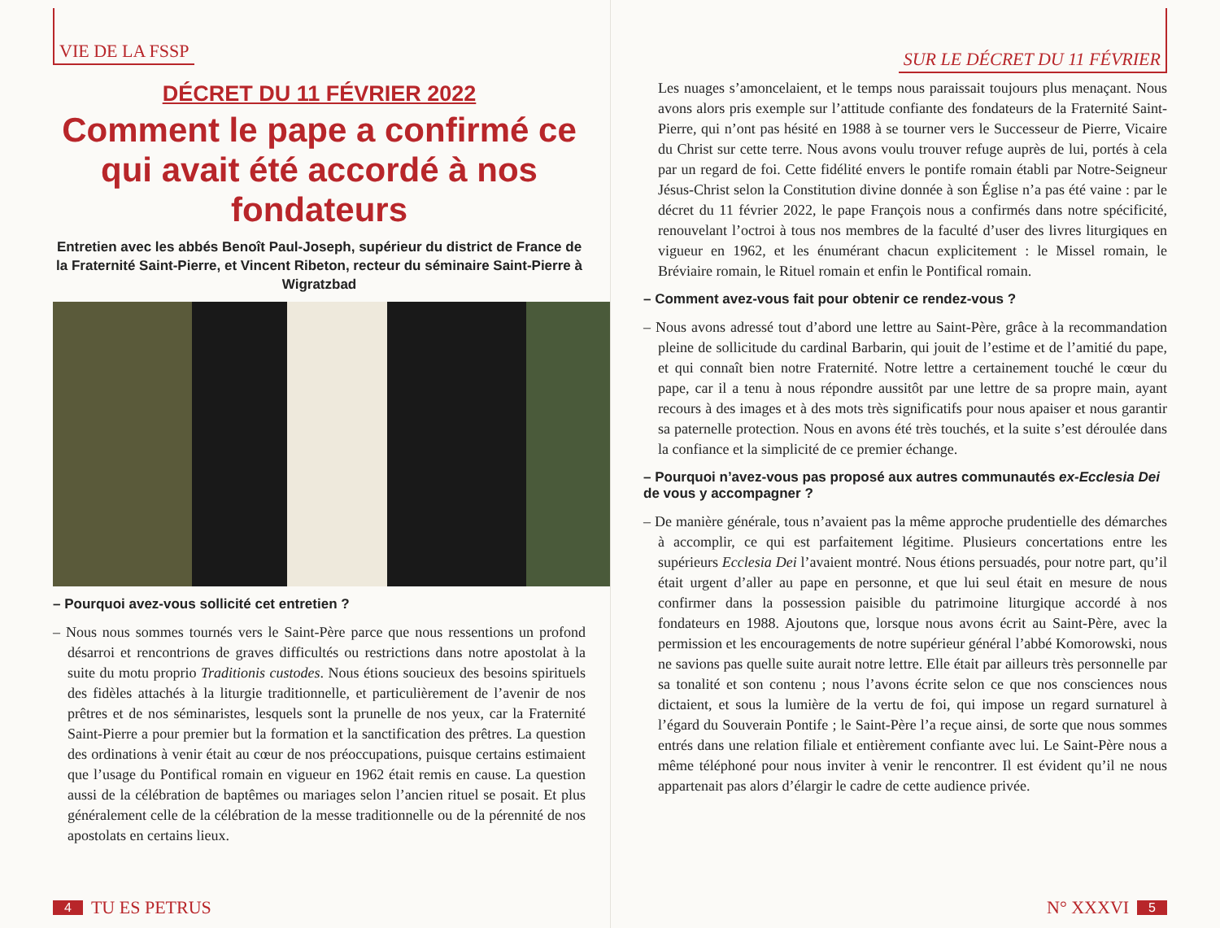VIE DE LA FSSP
DÉCRET DU 11 FÉVRIER 2022
Comment le pape a confirmé ce qui avait été accordé à nos fondateurs
Entretien avec les abbés Benoît Paul-Joseph, supérieur du district de France de la Fraternité Saint-Pierre, et Vincent Ribeton, recteur du séminaire Saint-Pierre à Wigratzbad
– Pourquoi avez-vous sollicité cet entretien ?
– Nous nous sommes tournés vers le Saint-Père parce que nous ressentions un profond désarroi et rencontrions de graves difficultés ou restrictions dans notre apostolat à la suite du motu proprio Traditionis custodes. Nous étions soucieux des besoins spirituels des fidèles attachés à la liturgie traditionnelle, et particulièrement de l’avenir de nos prêtres et de nos séminaristes, lesquels sont la prunelle de nos yeux, car la Fraternité Saint-Pierre a pour premier but la formation et la sanctification des prêtres. La question des ordinations à venir était au cœur de nos préoccupations, puisque certains estimaient que l’usage du Pontifical romain en vigueur en 1962 était remis en cause. La question aussi de la célébration de baptêmes ou mariages selon l’ancien rituel se posait. Et plus généralement celle de la célébration de la messe traditionnelle ou de la pérennité de nos apostolats en certains lieux.
4 TU ES PETRUS
SUR LE DÉCRET DU 11 FÉVRIER
Les nuages s’amoncelaient, et le temps nous paraissait toujours plus menaçant. Nous avons alors pris exemple sur l’attitude confiante des fondateurs de la Fraternité Saint-Pierre, qui n’ont pas hésité en 1988 à se tourner vers le Successeur de Pierre, Vicaire du Christ sur cette terre. Nous avons voulu trouver refuge auprès de lui, portés à cela par un regard de foi. Cette fidélité envers le pontife romain établi par Notre-Seigneur Jésus-Christ selon la Constitution divine donnée à son Église n’a pas été vaine : par le décret du 11 février 2022, le pape François nous a confirmés dans notre spécificité, renouvelant l’octroi à tous nos membres de la faculté d’user des livres liturgiques en vigueur en 1962, et les énumérant chacun explicitement : le Missel romain, le Bréviaire romain, le Rituel romain et enfin le Pontifical romain.
– Comment avez-vous fait pour obtenir ce rendez-vous ?
– Nous avons adressé tout d’abord une lettre au Saint-Père, grâce à la recommandation pleine de sollicitude du cardinal Barbarin, qui jouit de l’estime et de l’amitié du pape, et qui connaît bien notre Fraternité. Notre lettre a certainement touché le cœur du pape, car il a tenu à nous répondre aussitôt par une lettre de sa propre main, ayant recours à des images et à des mots très significatifs pour nous apaiser et nous garantir sa paternelle protection. Nous en avons été très touchés, et la suite s’est déroulée dans la confiance et la simplicité de ce premier échange.
– Pourquoi n’avez-vous pas proposé aux autres communautés ex-Ecclesia Dei de vous y accompagner ?
– De manière générale, tous n’avaient pas la même approche prudentielle des démarches à accomplir, ce qui est parfaitement légitime. Plusieurs concertations entre les supérieurs Ecclesia Dei l’avaient montré. Nous étions persuadés, pour notre part, qu’il était urgent d’aller au pape en personne, et que lui seul était en mesure de nous confirmer dans la possession paisible du patrimoine liturgique accordé à nos fondateurs en 1988. Ajoutons que, lorsque nous avons écrit au Saint-Père, avec la permission et les encouragements de notre supérieur général l’abbé Komorowski, nous ne savions pas quelle suite aurait notre lettre. Elle était par ailleurs très personnelle par sa tonalité et son contenu ; nous l’avons écrite selon ce que nos consciences nous dictaient, et sous la lumière de la vertu de foi, qui impose un regard surnaturel à l’égard du Souverain Pontife ; le Saint-Père l’a reçue ainsi, de sorte que nous sommes entrés dans une relation filiale et entièrement confiante avec lui. Le Saint-Père nous a même téléphoné pour nous inviter à venir le rencontrer. Il est évident qu’il ne nous appartenait pas alors d’élargir le cadre de cette audience privée.
N° XXXVI 5